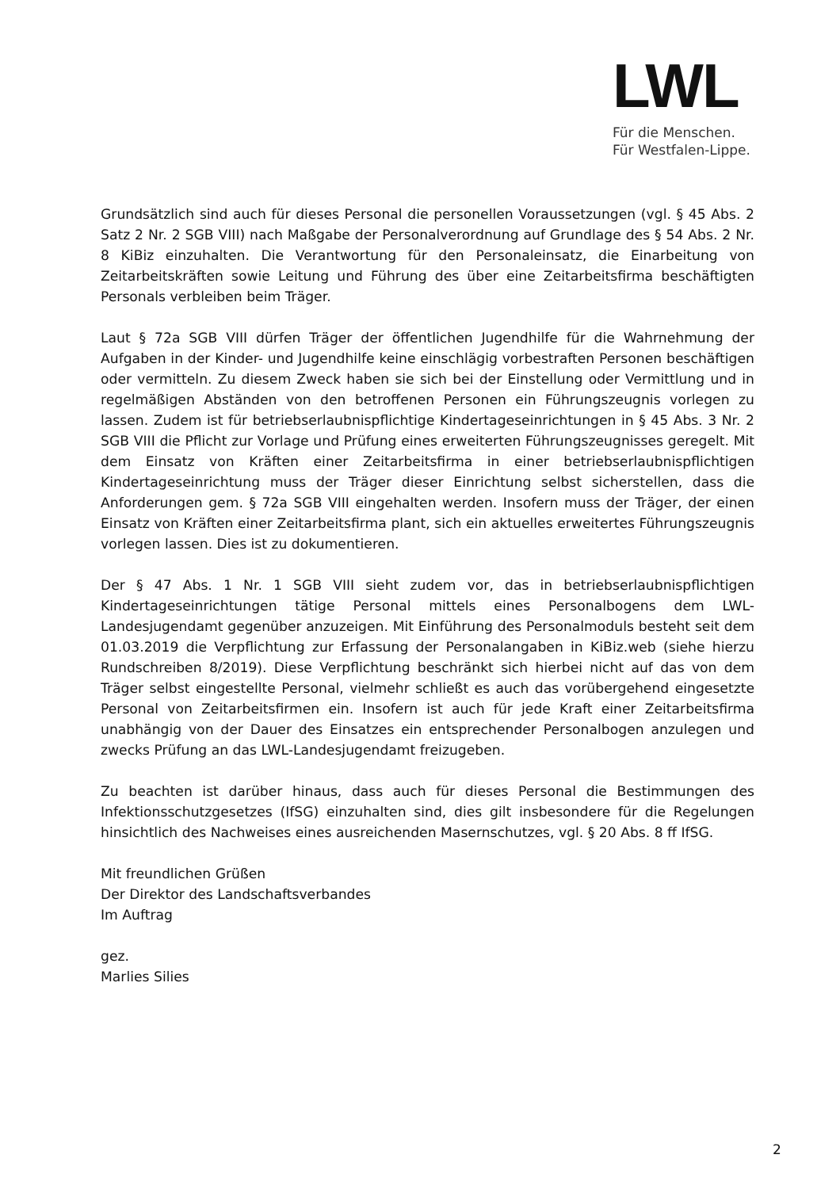LWL
Für die Menschen.
Für Westfalen-Lippe.
Grundsätzlich sind auch für dieses Personal die personellen Voraussetzungen (vgl. § 45 Abs. 2 Satz 2 Nr. 2 SGB VIII) nach Maßgabe der Personalverordnung auf Grundlage des § 54 Abs. 2 Nr. 8 KiBiz einzuhalten. Die Verantwortung für den Personaleinsatz, die Einarbeitung von Zeitarbeitskräften sowie Leitung und Führung des über eine Zeitarbeitsfirma beschäftigten Personals verbleiben beim Träger.
Laut § 72a SGB VIII dürfen Träger der öffentlichen Jugendhilfe für die Wahrnehmung der Aufgaben in der Kinder- und Jugendhilfe keine einschlägig vorbestraften Personen beschäftigen oder vermitteln. Zu diesem Zweck haben sie sich bei der Einstellung oder Vermittlung und in regelmäßigen Abständen von den betroffenen Personen ein Führungszeugnis vorlegen zu lassen. Zudem ist für betriebserlaubnispflichtige Kindertageseinrichtungen in § 45 Abs. 3 Nr. 2 SGB VIII die Pflicht zur Vorlage und Prüfung eines erweiterten Führungszeugnisses geregelt. Mit dem Einsatz von Kräften einer Zeitarbeitsfirma in einer betriebserlaubnispflichtigen Kindertageseinrichtung muss der Träger dieser Einrichtung selbst sicherstellen, dass die Anforderungen gem. § 72a SGB VIII eingehalten werden. Insofern muss der Träger, der einen Einsatz von Kräften einer Zeitarbeitsfirma plant, sich ein aktuelles erweitertes Führungszeugnis vorlegen lassen. Dies ist zu dokumentieren.
Der § 47 Abs. 1 Nr. 1 SGB VIII sieht zudem vor, das in betriebserlaubnispflichtigen Kindertageseinrichtungen tätige Personal mittels eines Personalbogens dem LWL-Landesjugendamt gegenüber anzuzeigen. Mit Einführung des Personalmoduls besteht seit dem 01.03.2019 die Verpflichtung zur Erfassung der Personalangaben in KiBiz.web (siehe hierzu Rundschreiben 8/2019). Diese Verpflichtung beschränkt sich hierbei nicht auf das von dem Träger selbst eingestellte Personal, vielmehr schließt es auch das vorübergehend eingesetzte Personal von Zeitarbeitsfirmen ein. Insofern ist auch für jede Kraft einer Zeitarbeitsfirma unabhängig von der Dauer des Einsatzes ein entsprechender Personalbogen anzulegen und zwecks Prüfung an das LWL-Landesjugendamt freizugeben.
Zu beachten ist darüber hinaus, dass auch für dieses Personal die Bestimmungen des Infektionsschutzgesetzes (IfSG) einzuhalten sind, dies gilt insbesondere für die Regelungen hinsichtlich des Nachweises eines ausreichenden Masernschutzes, vgl. § 20 Abs. 8 ff IfSG.
Mit freundlichen Grüßen
Der Direktor des Landschaftsverbandes
Im Auftrag
gez.
Marlies Silies
2